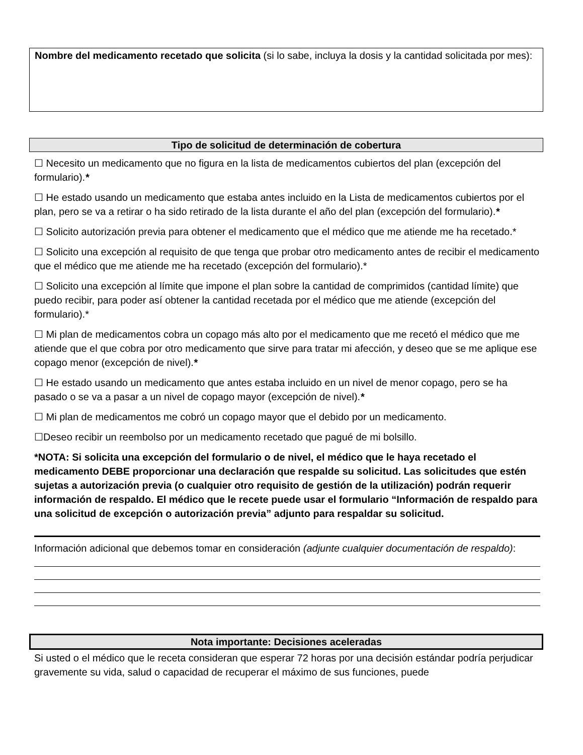Nombre del medicamento recetado que solicita (si lo sabe, incluya la dosis y la cantidad solicitada por mes):
Tipo de solicitud de determinación de cobertura
☐ Necesito un medicamento que no figura en la lista de medicamentos cubiertos del plan (excepción del formulario).*
☐ He estado usando un medicamento que estaba antes incluido en la Lista de medicamentos cubiertos por el plan, pero se va a retirar o ha sido retirado de la lista durante el año del plan (excepción del formulario).*
☐ Solicito autorización previa para obtener el medicamento que el médico que me atiende me ha recetado.*
☐ Solicito una excepción al requisito de que tenga que probar otro medicamento antes de recibir el medicamento que el médico que me atiende me ha recetado (excepción del formulario).*
☐ Solicito una excepción al límite que impone el plan sobre la cantidad de comprimidos (cantidad límite) que puedo recibir, para poder así obtener la cantidad recetada por el médico que me atiende (excepción del formulario).*
☐ Mi plan de medicamentos cobra un copago más alto por el medicamento que me recetó el médico que me atiende que el que cobra por otro medicamento que sirve para tratar mi afección, y deseo que se me aplique ese copago menor (excepción de nivel).*
☐ He estado usando un medicamento que antes estaba incluido en un nivel de menor copago, pero se ha pasado o se va a pasar a un nivel de copago mayor (excepción de nivel).*
☐ Mi plan de medicamentos me cobró un copago mayor que el debido por un medicamento.
☐Deseo recibir un reembolso por un medicamento recetado que pagué de mi bolsillo.
*NOTA: Si solicita una excepción del formulario o de nivel, el médico que le haya recetado el medicamento DEBE proporcionar una declaración que respalde su solicitud. Las solicitudes que estén sujetas a autorización previa (o cualquier otro requisito de gestión de la utilización) podrán requerir información de respaldo. El médico que le recete puede usar el formulario “Información de respaldo para una solicitud de excepción o autorización previa” adjunto para respaldar su solicitud.
Información adicional que debemos tomar en consideración (adjunte cualquier documentación de respaldo):
Nota importante: Decisiones aceleradas
Si usted o el médico que le receta consideran que esperar 72 horas por una decisión estándar podría perjudicar gravemente su vida, salud o capacidad de recuperar el máximo de sus funciones, puede